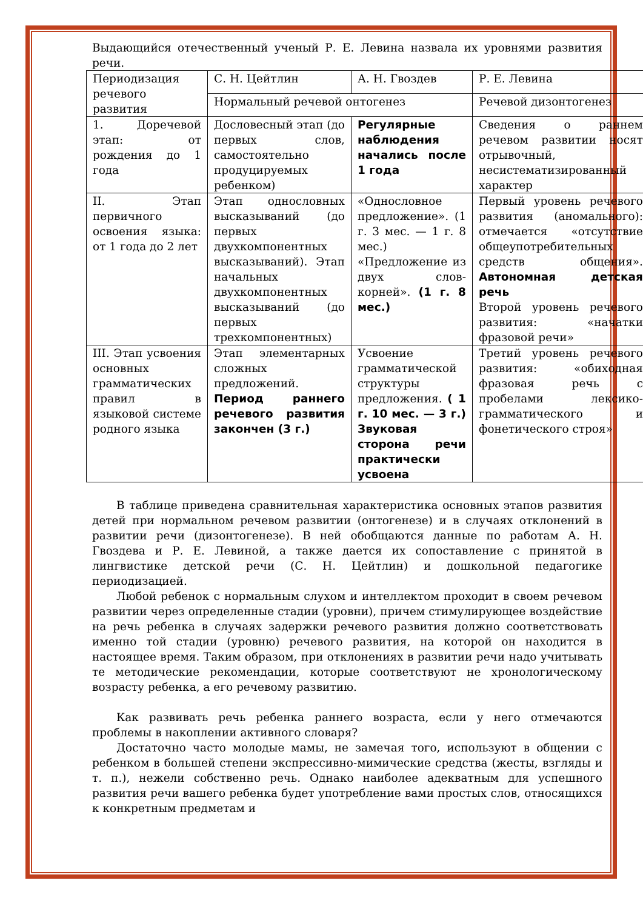Выдающийся отечественный ученый Р. Е. Левина назвала их уровнями развития речи.
| Периодизация речевого развития | С. Н. Цейтлин | А. Н. Гвоздев | Р. Е. Левина |
| | Нормальный речевой онтогенез | | Речевой дизонтогенез |
| 1. Доречевой этап: от рождения до 1 года | Дословесный этап (до первых слов, самостоятельно продуцируемых ребенком) | Регулярные наблюдения начались после 1 года | Сведения о раннем речевом развитии носят отрывочный, несистематизированный характер |
| II. Этап первичного освоения языка: от 1 года до 2 лет | Этап однословных высказываний (до первых двухкомпонентных высказываний). Этап начальных двухкомпонентных высказываний (до первых трехкомпонентных) | «Однословное предложение». (1 г. 3 мес. — 1 г. 8 мес.) «Предложение из двух слов-корней». (1 г. 8 мес.) | Первый уровень речевого развития (аномального): отмечается «отсутствие общеупотребительных средств общения». Автономная детская речь Второй уровень речевого развития: «начатки фразовой речи» |
| III. Этап усвоения основных грамматических правил в языковой системе родного языка | Этап элементарных сложных предложений. Период раннего речевого развития закончен (3 г.) | Усвоение грамматической структуры предложения. ( 1 г. 10 мес. — 3 г.) Звуковая сторона речи практически усвоена | Третий уровень речевого развития: «обиходная фразовая речь с пробелами лексико-грамматического и фонетического строя» |
В таблице приведена сравнительная характеристика основных этапов развития детей при нормальном речевом развитии (онтогенезе) и в случаях отклонений в развитии речи (дизонтогенезе). В ней обобщаются данные по работам А. Н. Гвоздева и Р. Е. Левиной, а также дается их сопоставление с принятой в лингвистике детской речи (С. Н. Цейтлин) и дошкольной педагогике периодизацией.
Любой ребенок с нормальным слухом и интеллектом проходит в своем речевом развитии через определенные стадии (уровни), причем стимулирующее воздействие на речь ребенка в случаях задержки речевого развития должно соответствовать именно той стадии (уровню) речевого развития, на которой он находится в настоящее время. Таким образом, при отклонениях в развитии речи надо учитывать те методические рекомендации, которые соответствуют не хронологическому возрасту ребенка, а его речевому развитию.
Как развивать речь ребенка раннего возраста, если у него отмечаются проблемы в накоплении активного словаря?
Достаточно часто молодые мамы, не замечая того, используют в общении с ребенком в большей степени экспрессивно-мимические средства (жесты, взгляды и т. п.), нежели собственно речь. Однако наиболее адекватным для успешного развития речи вашего ребенка будет употребление вами простых слов, относящихся к конкретным предметам и